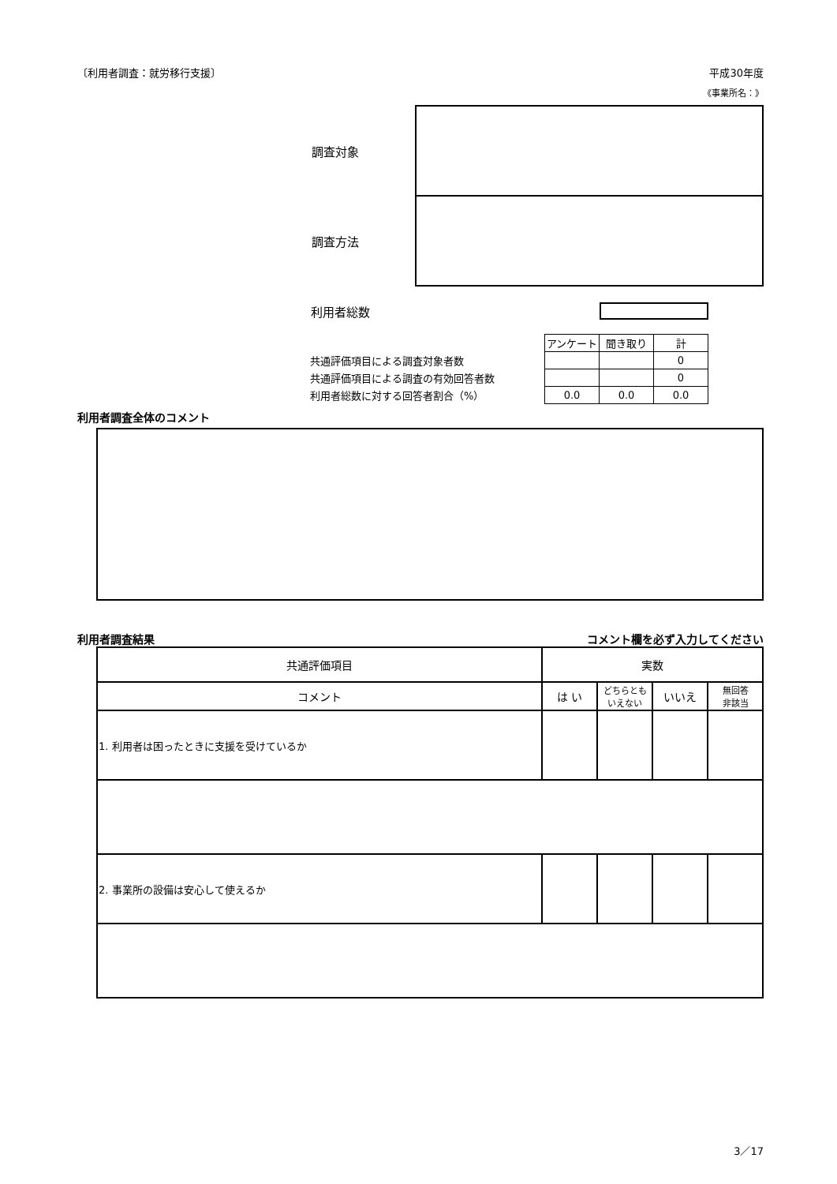〔利用者調査：就労移行支援〕 平成30年度
《事業所名：》
| 調査対象 | |
| 調査方法 | |
利用者総数
| | アンケート | 聞き取り | 計 |
| 共通評価項目による調査対象者数 | | | 0 |
| 共通評価項目による調査の有効回答者数 | | | 0 |
| 利用者総数に対する回答者割合（%） | 0.0 | 0.0 | 0.0 |
利用者調査全体のコメント
利用者調査結果 コメント欄を必ず入力してください
| 共通評価項目 | 実数 | | | |
| コメント | は い | どちらとも いえない | いいえ | 無回答 非該当 |
| 1. 利用者は困ったときに支援を受けているか | | | | |
| 2. 事業所の設備は安心して使えるか | | | | |
3／17